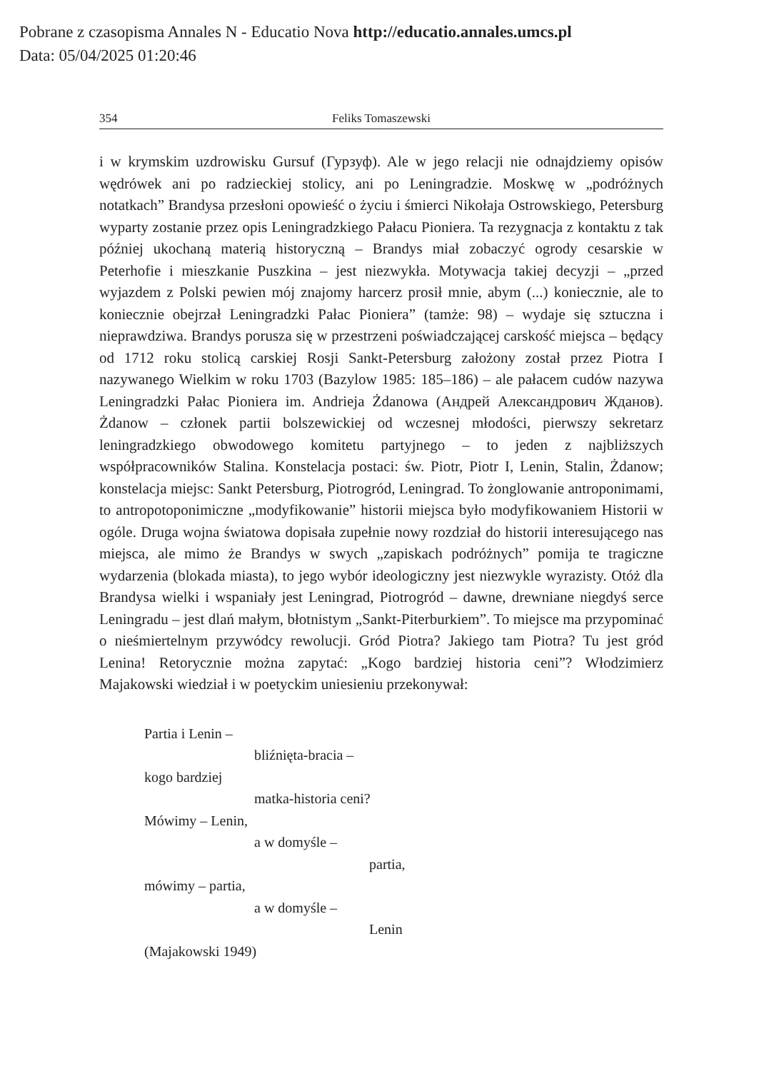Pobrane z czasopisma Annales N - Educatio Nova http://educatio.annales.umcs.pl
Data: 05/04/2025 01:20:46
354 Feliks Tomaszewski
i w krymskim uzdrowisku Gursuf (Гурзуф). Ale w jego relacji nie odnajdziemy opisów wędrówek ani po radzieckiej stolicy, ani po Leningradzie. Moskwę w „podróżnych notatkach” Brandysa przesłoni opowieść o życiu i śmierci Nikołaja Ostrowskiego, Petersburg wyparty zostanie przez opis Leningradzkiego Pałacu Pioniera. Ta rezygnacja z kontaktu z tak później ukochaną materią historyczną – Brandys miał zobaczyć ogrody cesarskie w Peterhofie i mieszkanie Puszkina – jest niezwykła. Motywacja takiej decyzji – „przed wyjazdem z Polski pewien mój znajomy harcerz prosił mnie, abym (...) koniecznie, ale to koniecznie obejrzał Leningradzki Pałac Pioniera” (tamże: 98) – wydaje się sztuczna i nieprawdziwa. Brandys porusza się w przestrzeni poświadczającej carskość miejsca – będący od 1712 roku stolicą carskiej Rosji Sankt-Petersburg założony został przez Piotra I nazywanego Wielkim w roku 1703 (Bazylow 1985: 185–186) – ale pałacem cudów nazywa Leningradzki Pałac Pioniera im. Andrieja Żdanowa (Андрей Александрович Жданов). Żdanow – członek partii bolszewickiej od wczesnej młodości, pierwszy sekretarz leningradzkiego obwodowego komitetu partyjnego – to jeden z najbliższych współpracowników Stalina. Konstelacja postaci: św. Piotr, Piotr I, Lenin, Stalin, Żdanow; konstelacja miejsc: Sankt Petersburg, Piotrogród, Leningrad. To żonglowanie antroponimami, to antropotoponimiczne „modyfikowanie” historii miejsca było modyfikowaniem Historii w ogóle. Druga wojna światowa dopisała zupełnie nowy rozdział do historii interesującego nas miejsca, ale mimo że Brandys w swych „zapiskach podróżnych” pomija te tragiczne wydarzenia (blokada miasta), to jego wybór ideologiczny jest niezwykle wyrazisty. Otóż dla Brandysa wielki i wspaniały jest Leningrad, Piotrogród – dawne, drewniane niegdyś serce Leningradu – jest dlań małym, błotnistym „Sankt-Piterburkiem”. To miejsce ma przypominać o nieśmiertelnym przywódcy rewolucji. Gród Piotra? Jakiego tam Piotra? Tu jest gród Lenina! Retorycznie można zapytać: „Kogo bardziej historia ceni”? Włodzimierz Majakowski wiedział i w poetyckim uniesieniu przekonywał:
Partia i Lenin –
bliźnięta-bracia –
kogo bardziej
matka-historia ceni?
Mówimy – Lenin,
a w domyśle –
partia,
mówimy – partia,
a w domyśle –
Lenin
(Majakowski 1949)